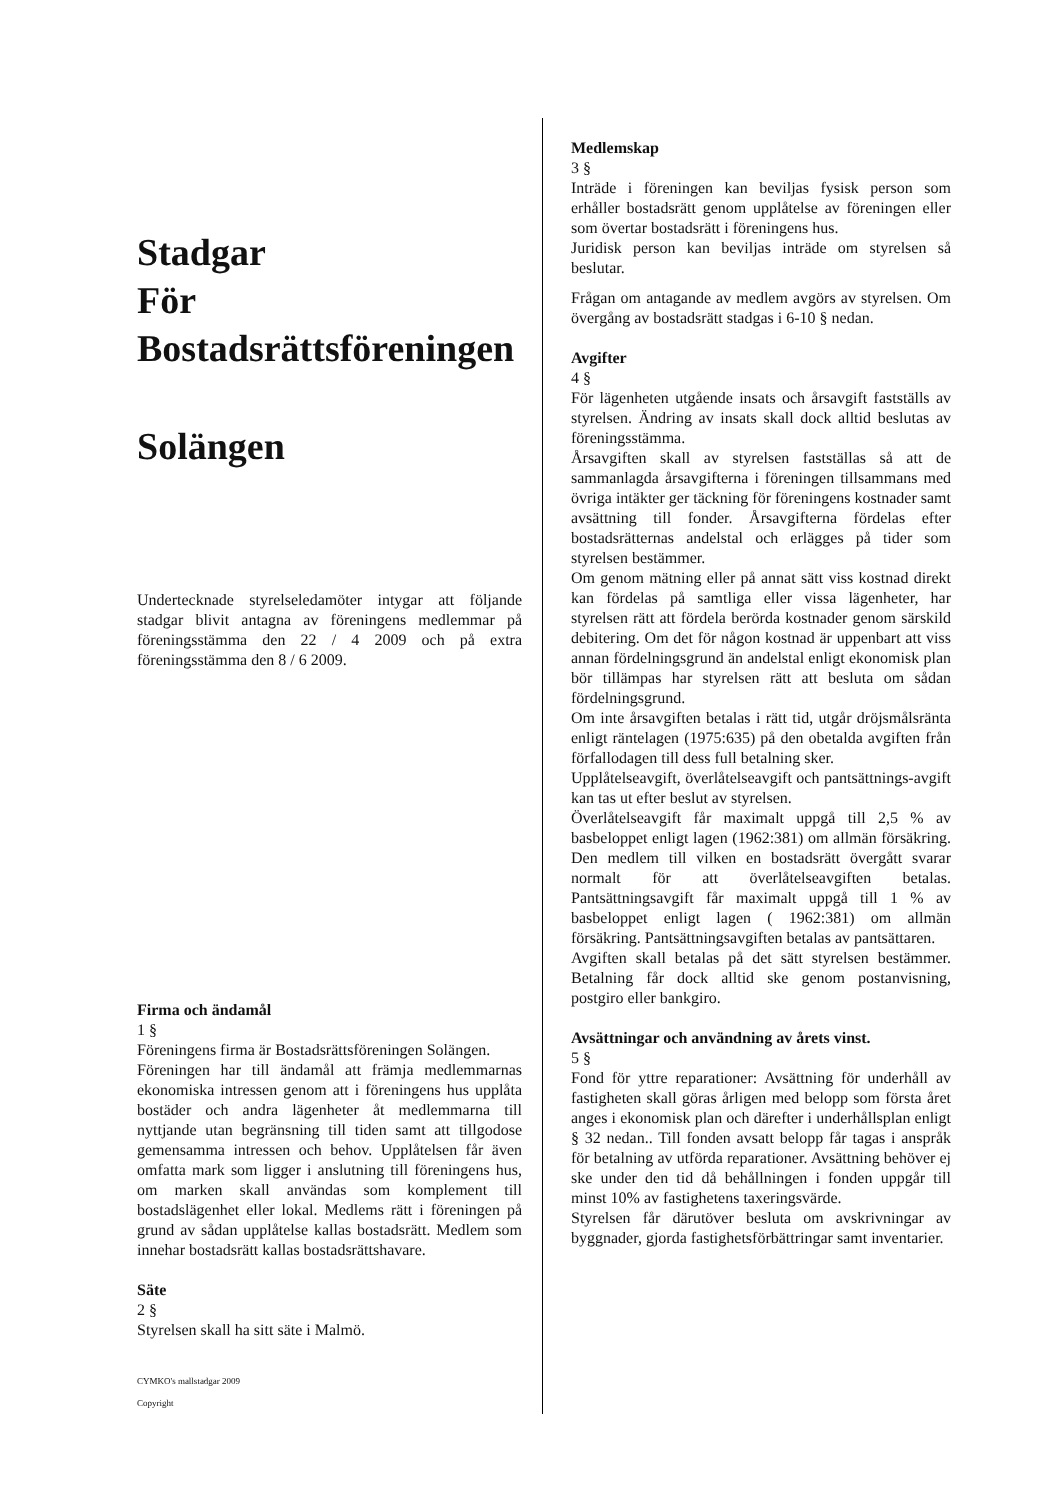Stadgar
För
Bostadsrättsföreningen
Solängen
Undertecknade styrelseledamöter intygar att följande stadgar blivit antagna av föreningens medlemmar på föreningsstämma den 22 / 4 2009 och på extra föreningsstämma den 8 / 6 2009.
Firma och ändamål
1 §
Föreningens firma är Bostadsrättsföreningen Solängen.
Föreningen har till ändamål att främja medlemmarnas ekonomiska intressen genom att i föreningens hus upplåta bostäder och andra lägenheter åt medlemmarna till nyttjande utan begränsning till tiden samt att tillgodose gemensamma intressen och behov. Upplåtelsen får även omfatta mark som ligger i anslutning till föreningens hus, om marken skall användas som komplement till bostadslägenhet eller lokal. Medlems rätt i föreningen på grund av sådan upplåtelse kallas bostadsrätt. Medlem som innehar bostadsrätt kallas bostadsrättshavare.
Säte
2 §
Styrelsen skall ha sitt säte i Malmö.
CYMKO's mallstadgar 2009
Copyright
Medlemskap
3 §
Inträde i föreningen kan beviljas fysisk person som erhåller bostadsrätt genom upplåtelse av föreningen eller som övertar bostadsrätt i föreningens hus.
Juridisk person kan beviljas inträde om styrelsen så beslutar.
Frågan om antagande av medlem avgörs av styrelsen. Om övergång av bostadsrätt stadgas i 6-10 § nedan.
Avgifter
4 §
För lägenheten utgående insats och årsavgift fastställs av styrelsen. Ändring av insats skall dock alltid beslutas av föreningsstämma.
Årsavgiften skall av styrelsen fastställas så att de sammanlagda årsavgifterna i föreningen tillsammans med övriga intäkter ger täckning för föreningens kostnader samt avsättning till fonder. Årsavgifterna fördelas efter bostadsrätternas andelstal och erlägges på tider som styrelsen bestämmer.
Om genom mätning eller på annat sätt viss kostnad direkt kan fördelas på samtliga eller vissa lägenheter, har styrelsen rätt att fördela berörda kostnader genom särskild debitering. Om det för någon kostnad är uppenbart att viss annan fördelningsgrund än andelstal enligt ekonomisk plan bör tillämpas har styrelsen rätt att besluta om sådan fördelningsgrund.
Om inte årsavgiften betalas i rätt tid, utgår dröjsmålsränta enligt räntelagen (1975:635) på den obetalda avgiften från förfallodagen till dess full betalning sker.
Upplåtelseavgift, överlåtelseavgift och pantsättnings-avgift kan tas ut efter beslut av styrelsen.
Överlåtelseavgift får maximalt uppgå till 2,5 % av basbeloppet enligt lagen (1962:381) om allmän försäkring. Den medlem till vilken en bostadsrätt övergått svarar normalt för att överlåtelseavgiften betalas. Pantsättningsavgift får maximalt uppgå till 1 % av basbeloppet enligt lagen ( 1962:381) om allmän försäkring. Pantsättningsavgiften betalas av pantsättaren.
Avgiften skall betalas på det sätt styrelsen bestämmer. Betalning får dock alltid ske genom postanvisning, postgiro eller bankgiro.
Avsättningar och användning av årets vinst.
5 §
Fond för yttre reparationer: Avsättning för underhåll av fastigheten skall göras årligen med belopp som första året anges i ekonomisk plan och därefter i underhållsplan enligt § 32 nedan.. Till fonden avsatt belopp får tagas i anspråk för betalning av utförda reparationer. Avsättning behöver ej ske under den tid då behållningen i fonden uppgår till minst 10% av fastighetens taxeringsvärde.
Styrelsen får därutöver besluta om avskrivningar av byggnader, gjorda fastighetsförbättringar samt inventarier.